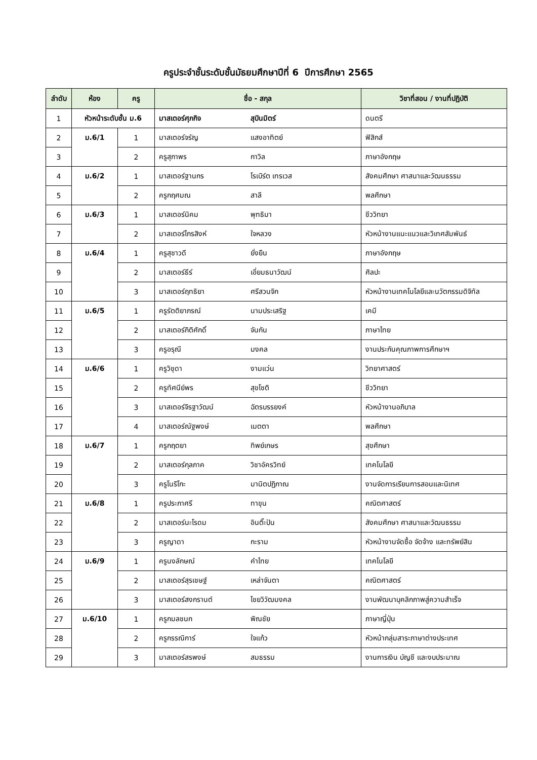ครูประจำชั้นระดับชั้นมัธยมศึกษาปีที่ 6 ปีการศึกษา 2565
| ลำดับ | ห้อง | ครู | ชื่อ - สกุล | | วิชาที่สอน / งานที่ปฏิบัติ |
| --- | --- | --- | --- | --- | --- |
| 1 | หัวหน้าระดับชั้น ม.6 | | มาสเตอร์ศุภกิจ | สุบินมิตร์ | ดนตรี |
| 2 | ม.6/1 | 1 | มาสเตอร์จรัญ | แสงอาทิตย์ | ฟิสิกส์ |
| 3 | | 2 | ครูสุภาพร | กาวิล | ภาษาอังกฤษ |
| 4 | ม.6/2 | 1 | มาสเตอร์ฐานกร | โรเบิร์ต เทรเวส | สังคมศึกษา ศาสนาและวัฒนธรรม |
| 5 | | 2 | ครูกฤศมณ | สาลี | พลศึกษา |
| 6 | ม.6/3 | 1 | มาสเตอร์นิคม | พุทธิมา | ชีววิทยา |
| 7 | | 2 | มาสเตอร์ไกรสิงห์ | ใจหลวง | หัวหน้างานแนะแนวและวิเทศสัมพันธ์ |
| 8 | ม.6/4 | 1 | ครูสุชาวดี | ยั่งยืน | ภาษาอังกฤษ |
| 9 | | 2 | มาสเตอร์ธีร์ | เอี่ยมธนาวัฒน์ | ศิลปะ |
| 10 | | 3 | มาสเตอร์ฤทธิยา | ศรีสวนจิก | หัวหน้างานเทคโนโลยีและนวัตกรรมดิจิทัล |
| 11 | ม.6/5 | 1 | ครูรัตติยาภรณ์ | นามประเสริฐ | เคมี |
| 12 | | 2 | มาสเตอร์กิติศักดิ์ | จันกัน | ภาษาไทย |
| 13 | | 3 | ครูอรุณี | มงคล | งานประกันคุณภาพการศึกษาฯ |
| 14 | ม.6/6 | 1 | ครูวิชุดา | งามแว่น | วิทยาศาสตร์ |
| 15 | | 2 | ครูทัศนีย์พร | สุขโชติ | ชีววิทยา |
| 16 | | 3 | มาสเตอร์จิรฐาวัฒน์ | ฉัตรบรรยงค์ | หัวหน้างานอภิบาล |
| 17 | | 4 | มาสเตอร์ณัฐพงษ์ | เมตตา | พลศึกษา |
| 18 | ม.6/7 | 1 | ครูกฤตยา | ทิพย์เกษร | สุขศึกษา |
| 19 | | 2 | มาสเตอร์กุลภาค | วิชาอัครวิทย์ | เทคโนโลยี |
| 20 | | 3 | ครูโนริโกะ | มานิตปฏิภาณ | งานจัดการเรียนการสอนและนิเทศ |
| 21 | ม.6/8 | 1 | ครูประภาศรี | ทาขุน | คณิตศาสตร์ |
| 22 | | 2 | มาสเตอร์นะโรดม | อินติ๊ะปัน | สังคมศึกษา ศาสนาและวัฒนธรรม |
| 23 | | 3 | ครูญาดา | กะราม | หัวหน้างานจัดซื้อ จัดจ้าง และทรัพย์สิน |
| 24 | ม.6/9 | 1 | ครูนงลักษณ์ | คำไทย | เทคโนโลยี |
| 25 | | 2 | มาสเตอร์สุรเชษฐ์ | เหล่าจันตา | คณิตศาสตร์ |
| 26 | | 3 | มาสเตอร์สงกรานต์ | ไชยวิวัฒมงคล | งานพัฒนาบุคลิกภาพสู่ความสำเร็จ |
| 27 | ม.6/10 | 1 | ครูกมลชนก | พิณชัย | ภาษาญี่ปุ่น |
| 28 | | 2 | ครูกรรณิการ์ | ใจแก้ว | หัวหน้ากลุ่มสาระภาษาต่างประเทศ |
| 29 | | 3 | มาสเตอร์สรพงษ์ | สมธรรม | งานการเงิน บัญชี และงบประมาณ |